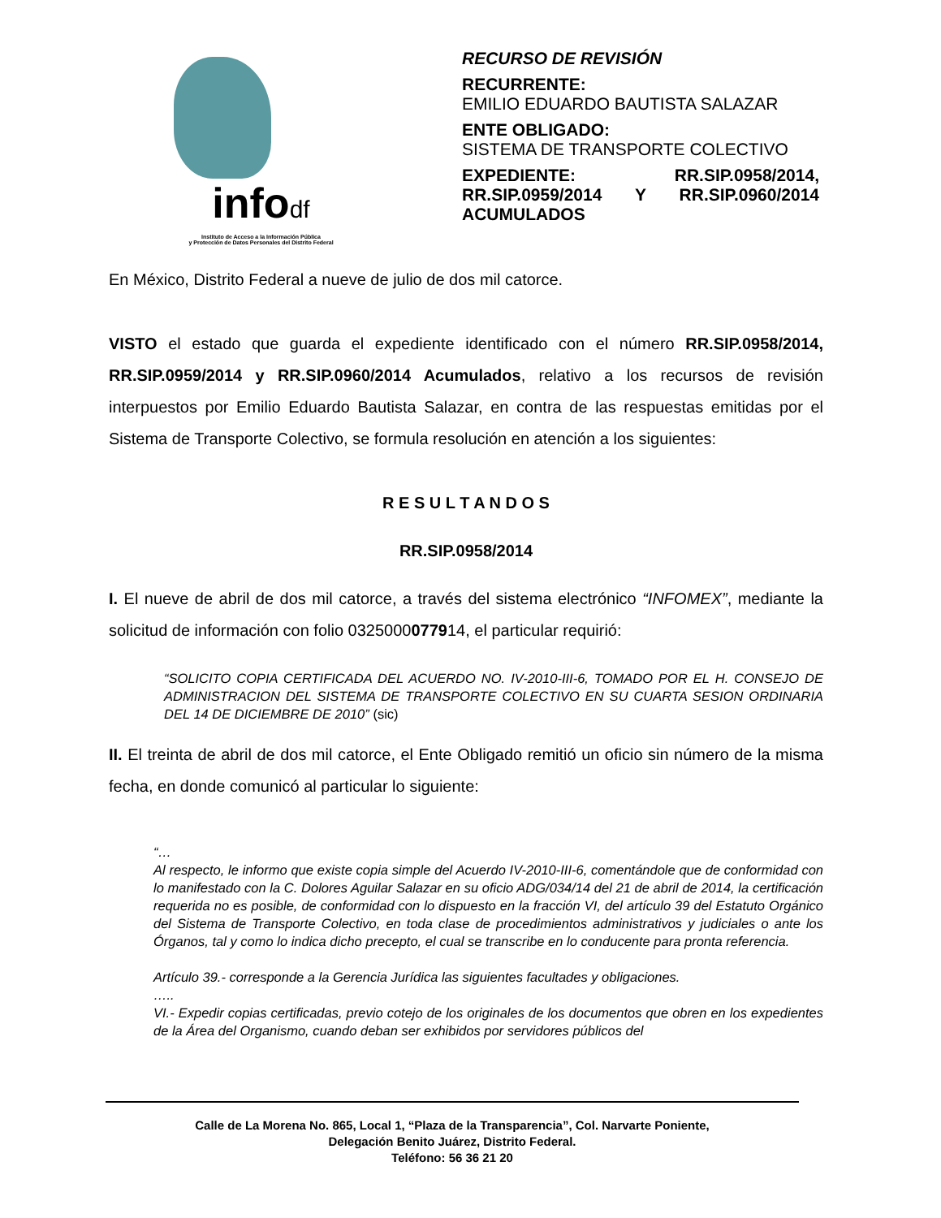infodf
Instituto de Acceso a la Información Pública
y Protección de Datos Personales del Distrito Federal
RECURSO DE REVISIÓN
RECURRENTE:
EMILIO EDUARDO BAUTISTA SALAZAR
ENTE OBLIGADO:
SISTEMA DE TRANSPORTE COLECTIVO
EXPEDIENTE: RR.SIP.0958/2014, RR.SIP.0959/2014 Y RR.SIP.0960/2014 ACUMULADOS
En México, Distrito Federal a nueve de julio de dos mil catorce.
VISTO el estado que guarda el expediente identificado con el número RR.SIP.0958/2014, RR.SIP.0959/2014 y RR.SIP.0960/2014 Acumulados, relativo a los recursos de revisión interpuestos por Emilio Eduardo Bautista Salazar, en contra de las respuestas emitidas por el Sistema de Transporte Colectivo, se formula resolución en atención a los siguientes:
R E S U L T A N D O S
RR.SIP.0958/2014
I. El nueve de abril de dos mil catorce, a través del sistema electrónico “INFOMEX”, mediante la solicitud de información con folio 0325000077914, el particular requirió:
“SOLICITO COPIA CERTIFICADA DEL ACUERDO NO. IV-2010-III-6, TOMADO POR EL H. CONSEJO DE ADMINISTRACION DEL SISTEMA DE TRANSPORTE COLECTIVO EN SU CUARTA SESION ORDINARIA DEL 14 DE DICIEMBRE DE 2010” (sic)
II. El treinta de abril de dos mil catorce, el Ente Obligado remitió un oficio sin número de la misma fecha, en donde comunicó al particular lo siguiente:
“…
Al respecto, le informo que existe copia simple del Acuerdo IV-2010-III-6, comentándole que de conformidad con lo manifestado con la C. Dolores Aguilar Salazar en su oficio ADG/034/14 del 21 de abril de 2014, la certificación requerida no es posible, de conformidad con lo dispuesto en la fracción VI, del artículo 39 del Estatuto Orgánico del Sistema de Transporte Colectivo, en toda clase de procedimientos administrativos y judiciales o ante los Órganos, tal y como lo indica dicho precepto, el cual se transcribe en lo conducente para pronta referencia.
Artículo 39.- corresponde a la Gerencia Jurídica las siguientes facultades y obligaciones.
…..
VI.- Expedir copias certificadas, previo cotejo de los originales de los documentos que obren en los expedientes de la Área del Organismo, cuando deban ser exhibidos por servidores públicos del
Calle de La Morena No. 865, Local 1, “Plaza de la Transparencia”, Col. Narvarte Poniente,
Delegación Benito Juárez, Distrito Federal.
Teléfono: 56 36 21 20